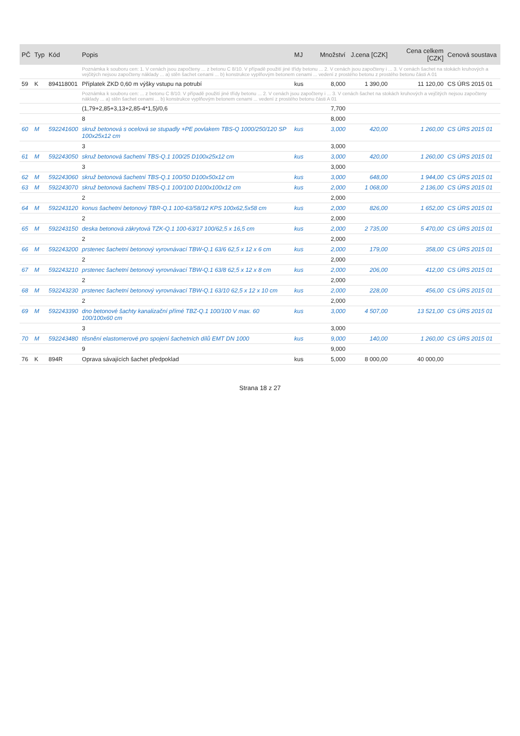| PČ | Typ | Kód | Popis | MJ | Množství | J.cena [CZK] | Cena celkem [CZK] | Cenová soustava |
| --- | --- | --- | --- | --- | --- | --- | --- | --- |
| | | | Poznámka k souboru cen: 1. V cenách jsou započteny ... z betonu C 8/10. V případě použití jiné třídy betonu ... 2. V cenách jsou započteny i ... 3. V cenách šachet na stokách kruhových a vejčitých nejsou započteny náklady ... a) stěn šachet cenami ... b) konstrukce vyplňovým betonem cenami ... vedení z prostého betonu z prostého betonu části A 01 | | | | | |
| 59 | K | 894118001 | Příplatek ZKD 0,60 m výšky vstupu na potrubí | kus | 8,000 | 1 390,00 | 11 120,00 | CS ÚRS 2015 01 |
| | | | Poznámka k souboru cen: ... z betonu C 8/10. V případě použití jiné třídy betonu ... 2. V cenách jsou započteny i ... 3. V cenách šachet na stokách kruhových a vejčitých nejsou započteny náklady ... a) stěn šachet cenami ... b) konstrukce vyplňovým betonem cenami ... vedení z prostého betonu části A 01 | | | | | |
| | | | (1,79+2,85+3,13+2,85-4*1,5)/0,6 | | 7,700 | | | |
| | | | 8 | | 8,000 | | | |
| 60 | M | 592241600 | skruž betonová s ocelová se stupadly +PE povlakem TBS-Q 1000/250/120 SP 100x25x12 cm | kus | 3,000 | 420,00 | 1 260,00 | CS ÚRS 2015 01 |
| | | | 3 | | 3,000 | | | |
| 61 | M | 592243050 | skruž betonová šachetní TBS-Q.1 100/25 D100x25x12 cm | kus | 3,000 | 420,00 | 1 260,00 | CS ÚRS 2015 01 |
| | | | 3 | | 3,000 | | | |
| 62 | M | 592243060 | skruž betonová šachetní TBS-Q.1 100/50 D100x50x12 cm | kus | 3,000 | 648,00 | 1 944,00 | CS ÚRS 2015 01 |
| 63 | M | 592243070 | skruž betonová šachetní TBS-Q.1 100/100 D100x100x12 cm | kus | 2,000 | 1 068,00 | 2 136,00 | CS ÚRS 2015 01 |
| | | | 2 | | 2,000 | | | |
| 64 | M | 592243120 | konus šachetní betonový TBR-Q.1 100-63/58/12 KPS 100x62,5x58 cm | kus | 2,000 | 826,00 | 1 652,00 | CS ÚRS 2015 01 |
| | | | 2 | | 2,000 | | | |
| 65 | M | 592243150 | deska betonová zákrytová TZK-Q.1 100-63/17 100/62,5 x 16,5 cm | kus | 2,000 | 2 735,00 | 5 470,00 | CS ÚRS 2015 01 |
| | | | 2 | | 2,000 | | | |
| 66 | M | 592243200 | prstenec šachetní betonový vyrovnávací TBW-Q.1 63/6 62,5 x 12 x 6 cm | kus | 2,000 | 179,00 | 358,00 | CS ÚRS 2015 01 |
| | | | 2 | | 2,000 | | | |
| 67 | M | 592243210 | prstenec šachetní betonový vyrovnávací TBW-Q.1 63/8 62,5 x 12 x 8 cm | kus | 2,000 | 206,00 | 412,00 | CS ÚRS 2015 01 |
| | | | 2 | | 2,000 | | | |
| 68 | M | 592243230 | prstenec šachetní betonový vyrovnávací TBW-Q.1 63/10 62,5 x 12 x 10 cm | kus | 2,000 | 228,00 | 456,00 | CS ÚRS 2015 01 |
| | | | 2 | | 2,000 | | | |
| 69 | M | 592243390 | dno betonové šachty kanalizační přímé TBZ-Q.1 100/100 V max. 60 100/100x60 cm | kus | 3,000 | 4 507,00 | 13 521,00 | CS ÚRS 2015 01 |
| | | | 3 | | 3,000 | | | |
| 70 | M | 592243480 | těsnění elastomerové pro spojení šachetních dílů EMT DN 1000 | kus | 9,000 | 140,00 | 1 260,00 | CS ÚRS 2015 01 |
| | | | 9 | | 9,000 | | | |
| 76 | K | 894R | Oprava sávajících šachet předpoklad | kus | 5,000 | 8 000,00 | 40 000,00 | |
Strana 18 z 27